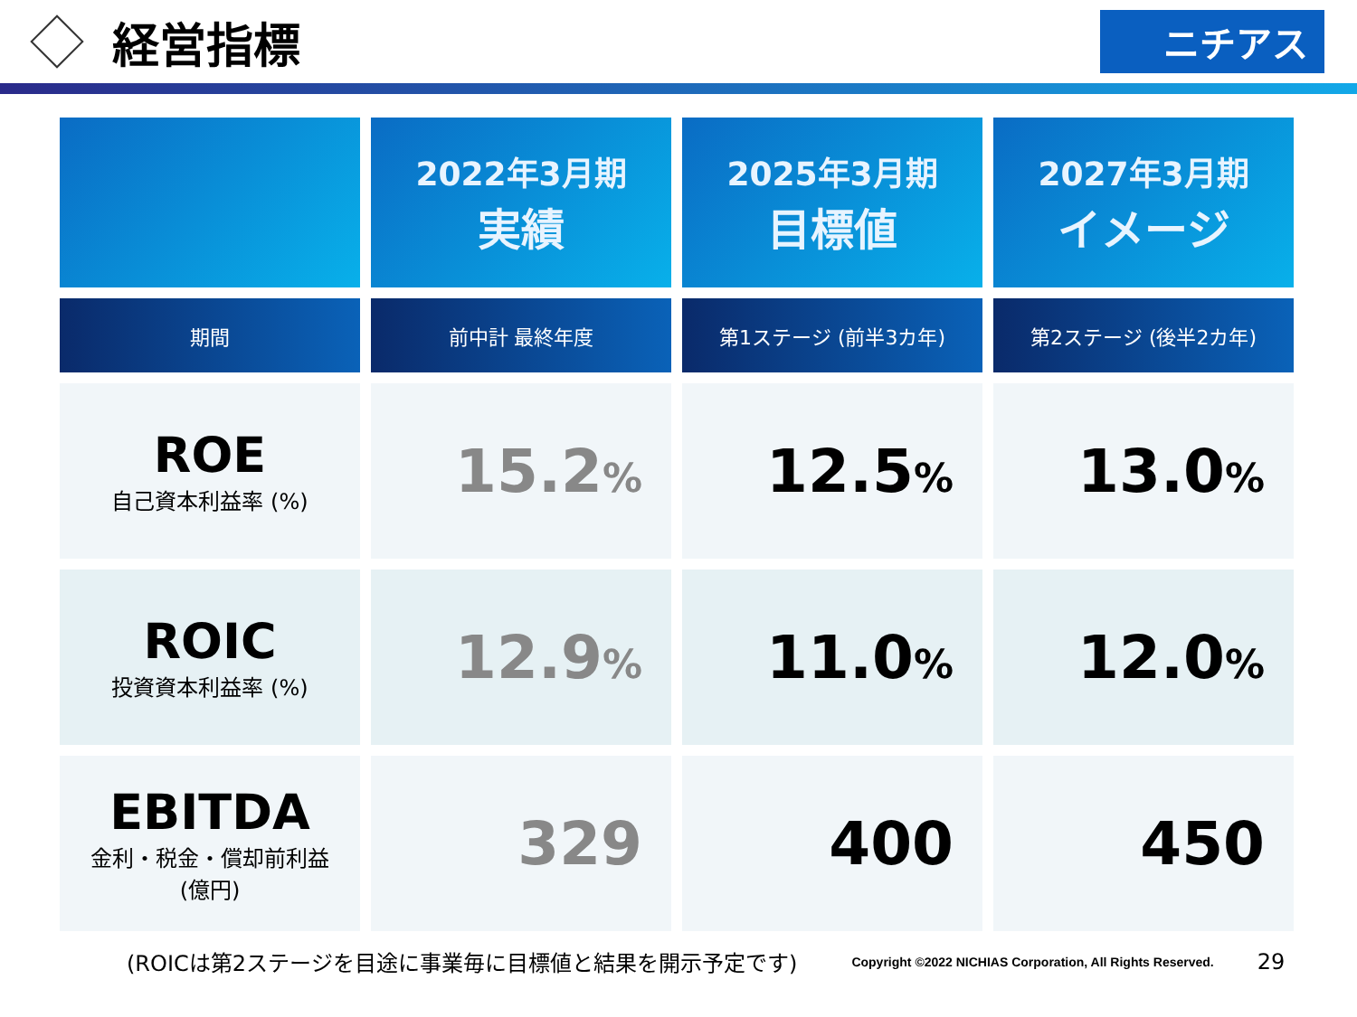経営指標
ニチアス
| | 2022年3月期 実績 | 2025年3月期 目標値 | 2027年3月期 イメージ |
| --- | --- | --- | --- |
| 期間 | 前中計 最終年度 | 第1ステージ (前半3カ年) | 第2ステージ (後半2カ年) |
| ROE 自己資本利益率 (%) | 15.2 % | 12.5 % | 13.0 % |
| ROIC 投資資本利益率 (%) | 12.9 % | 11.0 % | 12.0 % |
| EBITDA 金利・税金・償却前利益 (億円) | 329 | 400 | 450 |
(ROICは第2ステージを目途に事業毎に目標値と結果を開示予定です) Copyright ©2022 NICHIAS Corporation, All Rights Reserved. 29